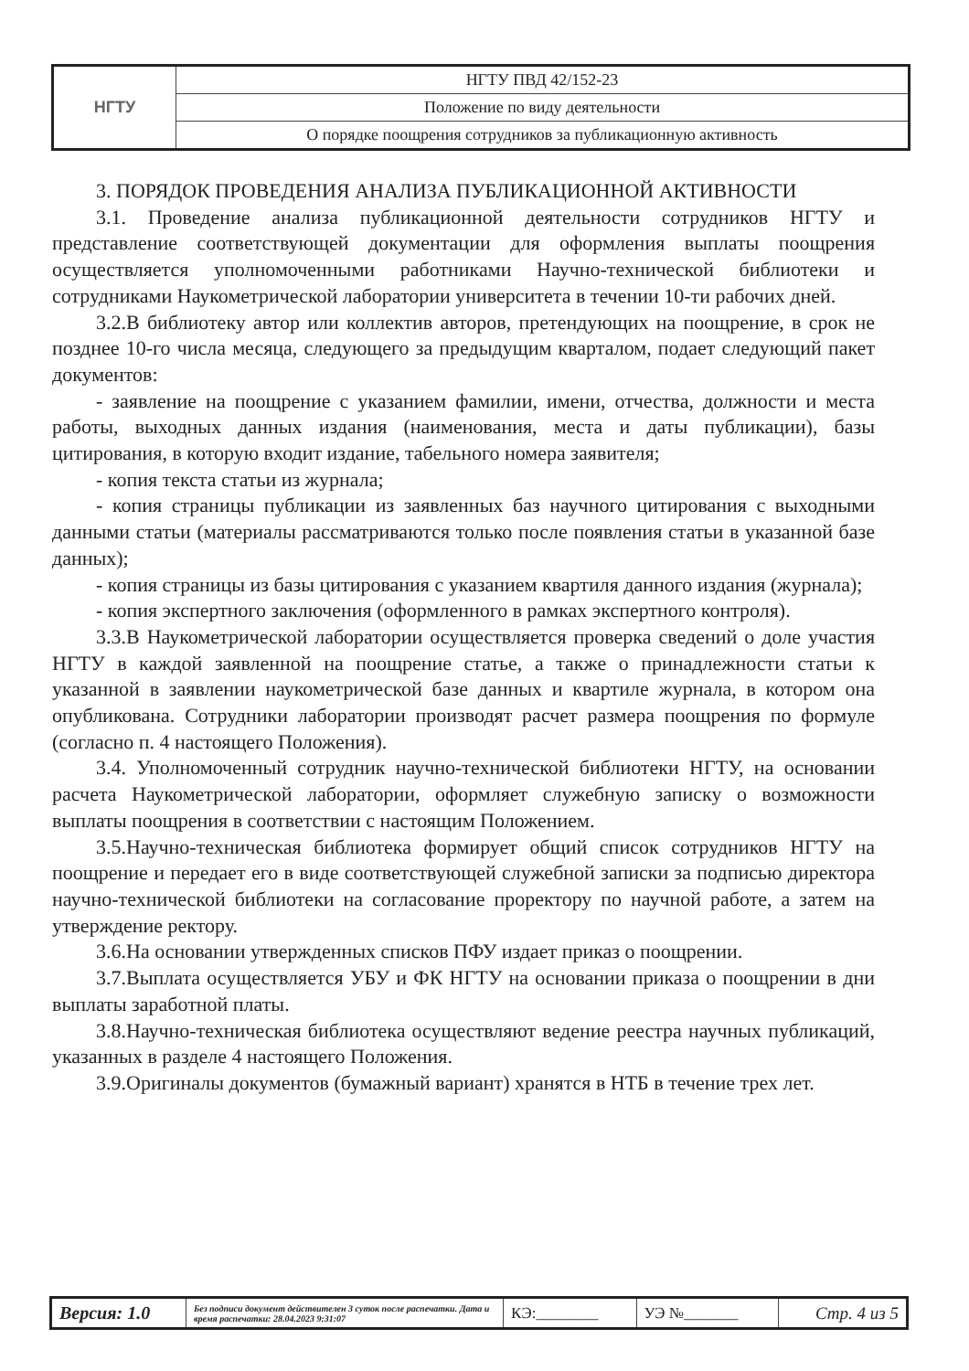| НГТУ | НГТУ ПВД 42/152-23 |
| | Положение по виду деятельности |
| | О порядке поощрения сотрудников за публикационную активность |
3. ПОРЯДОК ПРОВЕДЕНИЯ АНАЛИЗА ПУБЛИКАЦИОННОЙ АКТИВНОСТИ
3.1. Проведение анализа публикационной деятельности сотрудников НГТУ и представление соответствующей документации для оформления выплаты поощрения осуществляется уполномоченными работниками Научно-технической библиотеки и сотрудниками Наукометрической лаборатории университета в течении 10-ти рабочих дней.
3.2.В библиотеку автор или коллектив авторов, претендующих на поощрение, в срок не позднее 10-го числа месяца, следующего за предыдущим кварталом, подает следующий пакет документов:
- заявление на поощрение с указанием фамилии, имени, отчества, должности и места работы, выходных данных издания (наименования, места и даты публикации), базы цитирования, в которую входит издание, табельного номера заявителя;
- копия текста статьи из журнала;
- копия страницы публикации из заявленных баз научного цитирования с выходными данными статьи (материалы рассматриваются только после появления статьи в указанной базе данных);
- копия страницы из базы цитирования с указанием квартиля данного издания (журнала);
- копия экспертного заключения (оформленного в рамках экспертного контроля).
3.3.В Наукометрической лаборатории осуществляется проверка сведений о доле участия НГТУ в каждой заявленной на поощрение статье, а также о принадлежности статьи к указанной в заявлении наукометрической базе данных и квартиле журнала, в котором она опубликована. Сотрудники лаборатории производят расчет размера поощрения по формуле (согласно п. 4 настоящего Положения).
3.4. Уполномоченный сотрудник научно-технической библиотеки НГТУ, на основании расчета Наукометрической лаборатории, оформляет служебную записку о возможности выплаты поощрения в соответствии с настоящим Положением.
3.5.Научно-техническая библиотека формирует общий список сотрудников НГТУ на поощрение и передает его в виде соответствующей служебной записки за подписью директора научно-технической библиотеки на согласование проректору по научной работе, а затем на утверждение ректору.
3.6.На основании утвержденных списков ПФУ издает приказ о поощрении.
3.7.Выплата осуществляется УБУ и ФК НГТУ на основании приказа о поощрении в дни выплаты заработной платы.
3.8.Научно-техническая библиотека осуществляют ведение реестра научных публикаций, указанных в разделе 4 настоящего Положения.
3.9.Оригиналы документов (бумажный вариант) хранятся в НТБ в течение трех лет.
| Версия: 1.0 | Без подписи документ действителен 3 суток после распечатки. Дата и время распечатки: 28.04.2023 9:31:07 | КЭ:________ | УЭ №_______ | Стр. 4 из 5 |